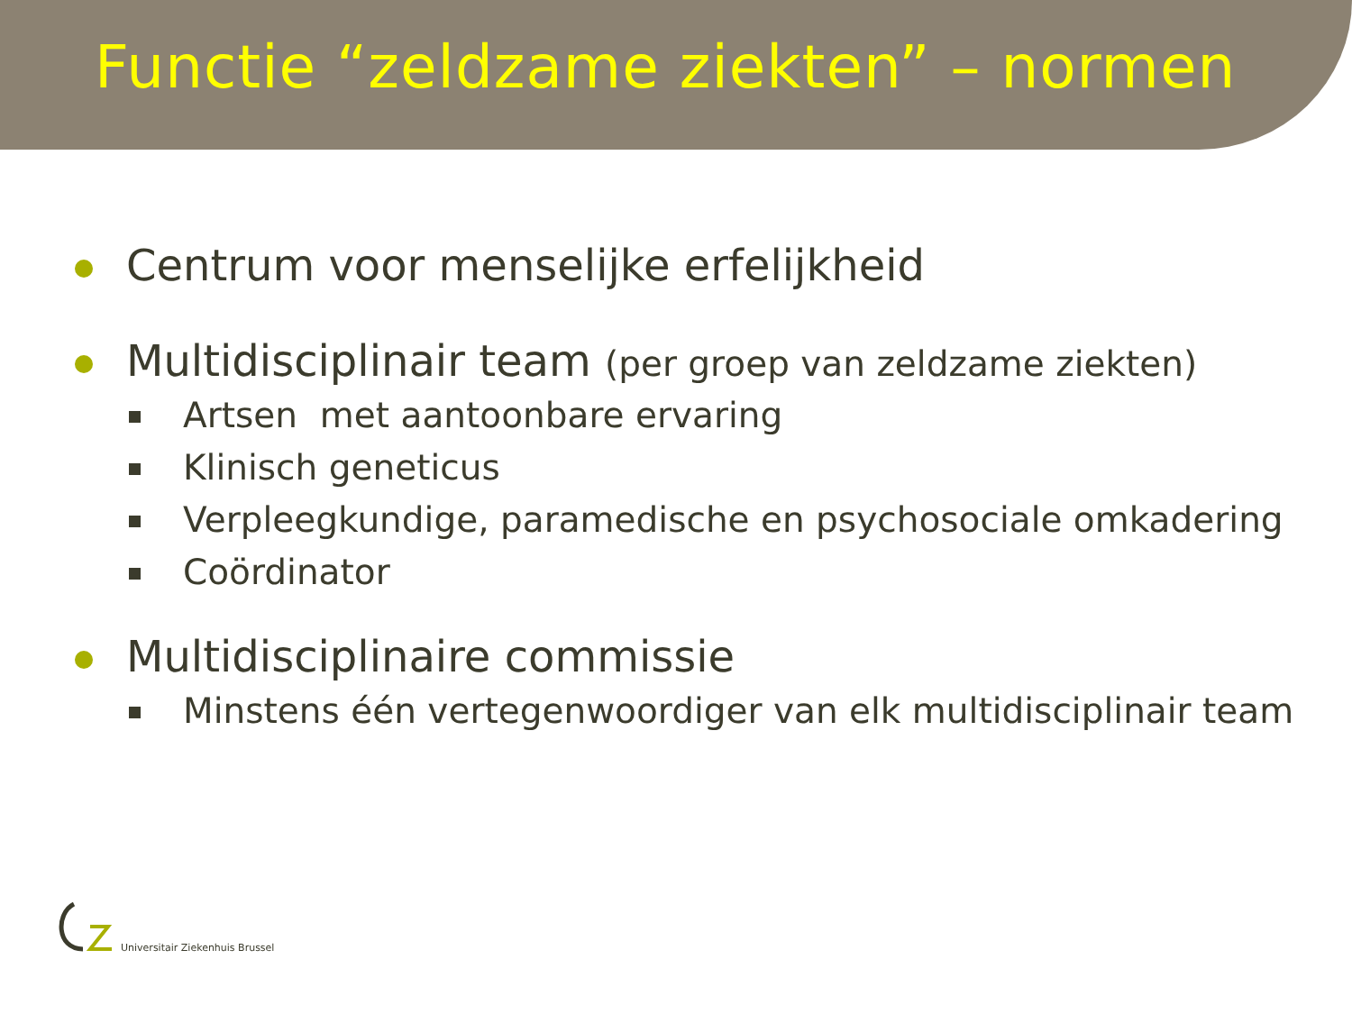Functie “zeldzame ziekten” – normen
Centrum voor menselijke erfelijkheid
Multidisciplinair team (per groep van zeldzame ziekten)
Artsen met aantoonbare ervaring
Klinisch geneticus
Verpleegkundige, paramedische en psychosociale omkadering
Coördinator
Multidisciplinaire commissie
Minstens één vertegenwoordiger van elk multidisciplinair team
Universitair Ziekenhuis Brussel